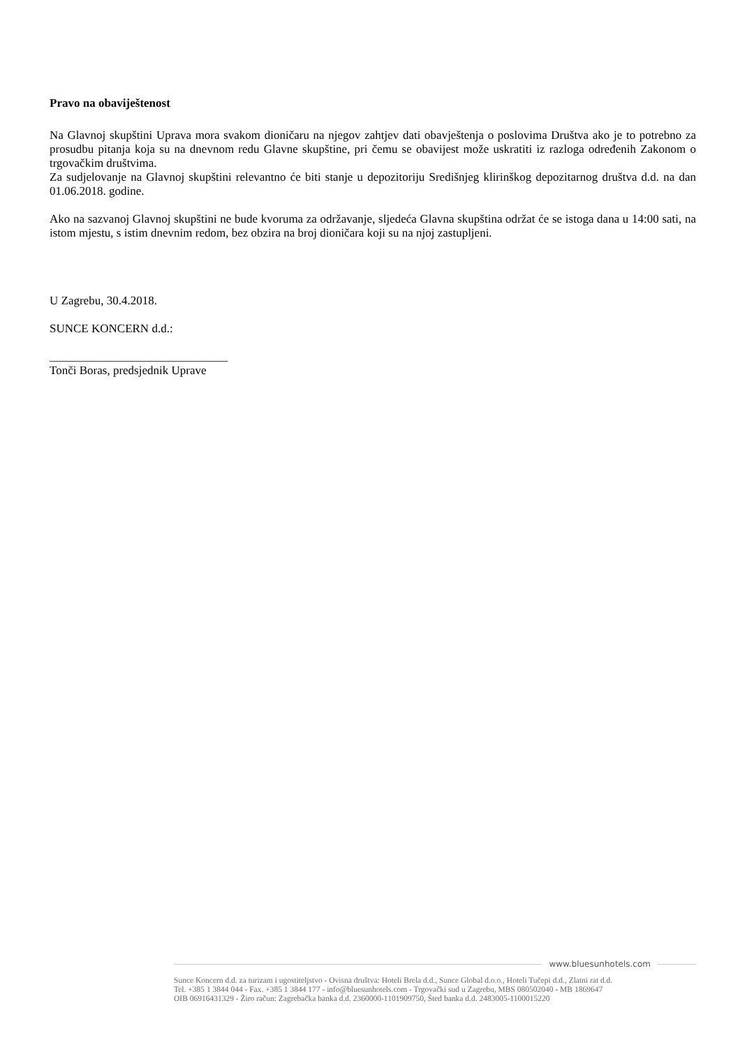Pravo na obaviještenost
Na Glavnoj skupštini Uprava mora svakom dioničaru na njegov zahtjev dati obavještenja o poslovima Društva ako je to potrebno za prosudbu pitanja koja su na dnevnom redu Glavne skupštine, pri čemu se obavijest može uskratiti iz razloga određenih Zakonom o trgovačkim društvima.
Za sudjelovanje na Glavnoj skupštini relevantno će biti stanje u depozitoriju Središnjeg klirinškog depozitarnog društva d.d. na dan 01.06.2018. godine.
Ako na sazvanoj Glavnoj skupštini ne bude kvoruma za održavanje, sljedeća Glavna skupština održat će se istoga dana u 14:00 sati, na istom mjestu, s istim dnevnim redom, bez obzira na broj dioničara koji su na njoj zastupljeni.
U Zagrebu, 30.4.2018.
SUNCE KONCERN d.d.:
______________________________
Tonči Boras, predsjednik Uprave
www.bluesunhotels.com
Sunce Koncern d.d. za turizam i ugostiteljstvo - Ovisna društva: Hoteli Brela d.d., Sunce Global d.o.o., Hoteli Tučepi d.d., Zlatni rat d.d.
Tel. +385 1 3844 044 - Fax. +385 1 3844 177 - info@bluesunhotels.com - Trgovački sud u Zagrebu, MBS 080502040 - MB 1869647
OIB 06916431329 - Žiro račun: Zagrebačka banka d.d. 2360000-1101909750, Šted banka d.d. 2483005-1100015220